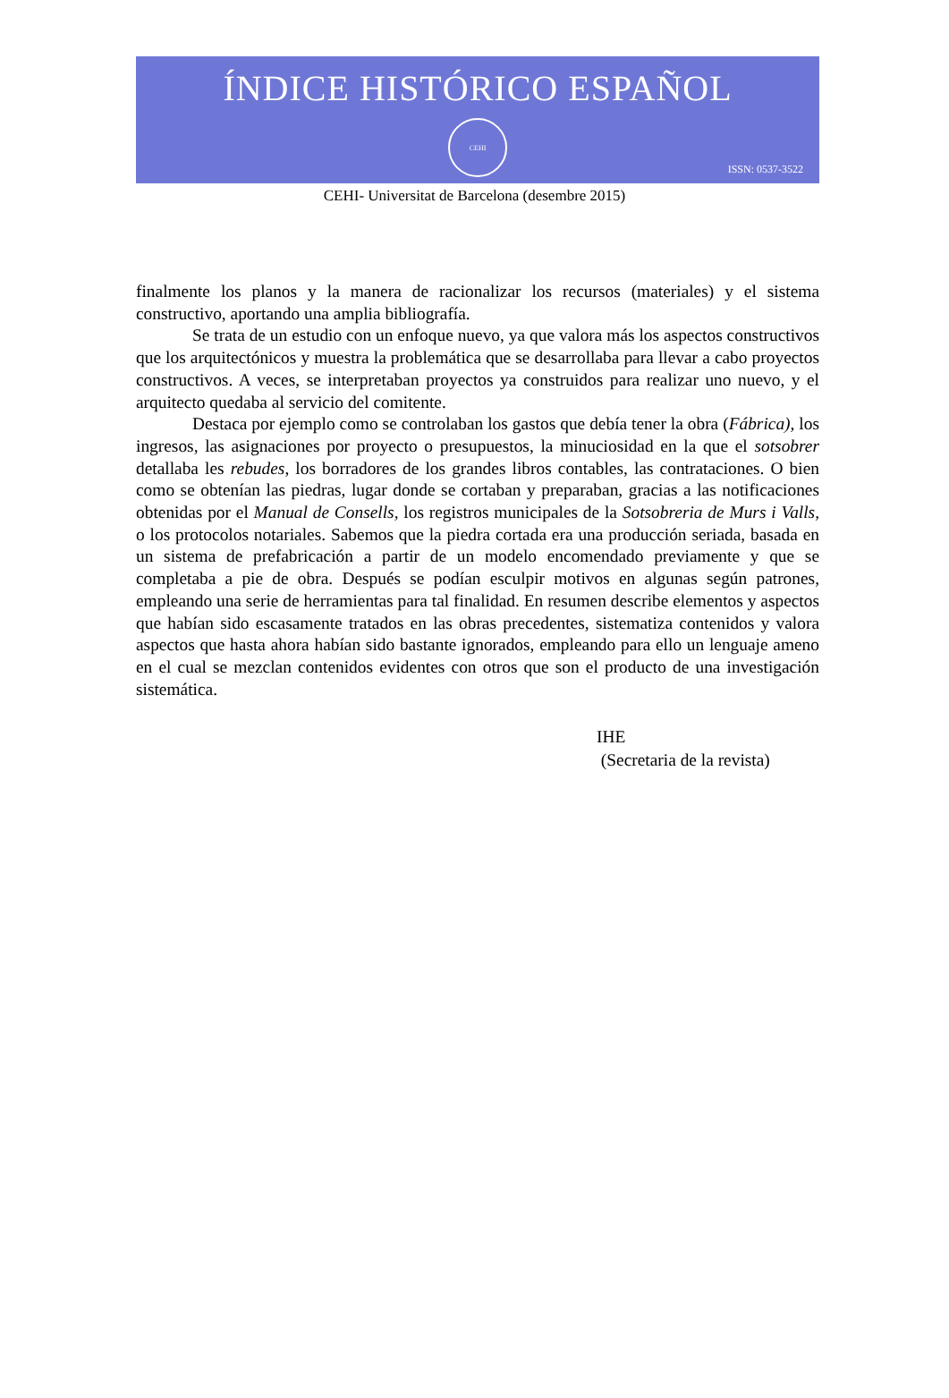ÍNDICE HISTÓRICO ESPAÑOL
CEHI
ISSN: 0537-3522
CEHI- Universitat de Barcelona (desembre 2015)
finalmente los planos y la manera de racionalizar los recursos (materiales) y el sistema constructivo, aportando una amplia bibliografía.
Se trata de un estudio con un enfoque nuevo, ya que valora más los aspectos constructivos que los arquitectónicos y muestra la problemática que se desarrollaba para llevar a cabo proyectos constructivos. A veces, se interpretaban proyectos ya construidos para realizar uno nuevo, y el arquitecto quedaba al servicio del comitente.
Destaca por ejemplo como se controlaban los gastos que debía tener la obra (Fábrica), los ingresos, las asignaciones por proyecto o presupuestos, la minuciosidad en la que el sotsobrer detallaba les rebudes, los borradores de los grandes libros contables, las contrataciones. O bien como se obtenían las piedras, lugar donde se cortaban y preparaban, gracias a las notificaciones obtenidas por el Manual de Consells, los registros municipales de la Sotsobreria de Murs i Valls, o los protocolos notariales. Sabemos que la piedra cortada era una producción seriada, basada en un sistema de prefabricación a partir de un modelo encomendado previamente y que se completaba a pie de obra. Después se podían esculpir motivos en algunas según patrones, empleando una serie de herramientas para tal finalidad. En resumen describe elementos y aspectos que habían sido escasamente tratados en las obras precedentes, sistematiza contenidos y valora aspectos que hasta ahora habían sido bastante ignorados, empleando para ello un lenguaje ameno en el cual se mezclan contenidos evidentes con otros que son el producto de una investigación sistemática.
IHE
(Secretaria de la revista)